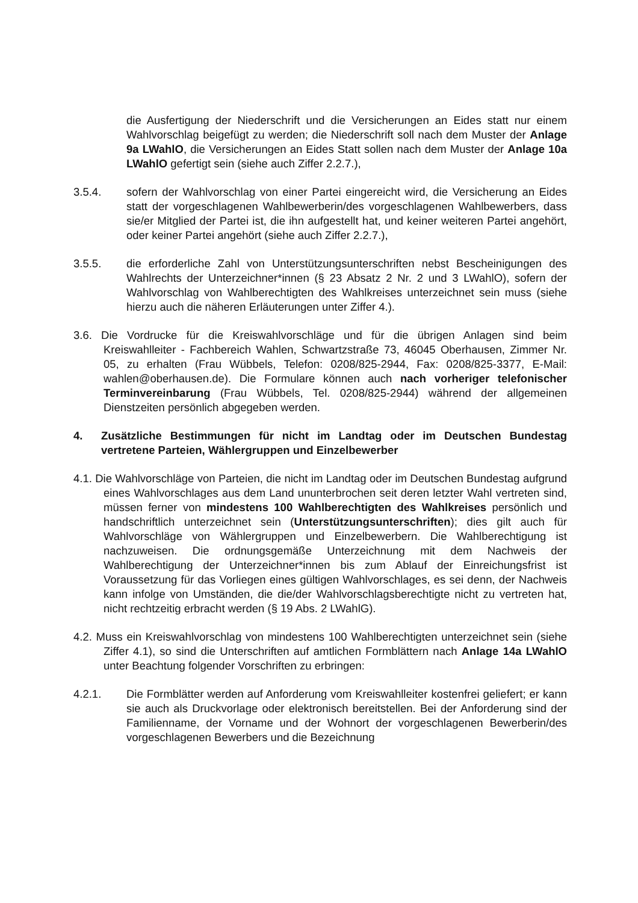die Ausfertigung der Niederschrift und die Versicherungen an Eides statt nur einem Wahlvorschlag beigefügt zu werden; die Niederschrift soll nach dem Muster der Anlage 9a LWahlO, die Versicherungen an Eides Statt sollen nach dem Muster der Anlage 10a LWahlO gefertigt sein (siehe auch Ziffer 2.2.7.),
3.5.4. sofern der Wahlvorschlag von einer Partei eingereicht wird, die Versicherung an Eides statt der vorgeschlagenen Wahlbewerberin/des vorgeschlagenen Wahlbewerbers, dass sie/er Mitglied der Partei ist, die ihn aufgestellt hat, und keiner weiteren Partei angehört, oder keiner Partei angehört (siehe auch Ziffer 2.2.7.),
3.5.5. die erforderliche Zahl von Unterstützungsunterschriften nebst Bescheinigungen des Wahlrechts der Unterzeichner*innen (§ 23 Absatz 2 Nr. 2 und 3 LWahlO), sofern der Wahlvorschlag von Wahlberechtigten des Wahlkreises unterzeichnet sein muss (siehe hierzu auch die näheren Erläuterungen unter Ziffer 4.).
3.6. Die Vordrucke für die Kreiswahlvorschläge und für die übrigen Anlagen sind beim Kreiswahlleiter - Fachbereich Wahlen, Schwartzstraße 73, 46045 Oberhausen, Zimmer Nr. 05, zu erhalten (Frau Wübbels, Telefon: 0208/825-2944, Fax: 0208/825-3377, E-Mail: wahlen@oberhausen.de). Die Formulare können auch nach vorheriger telefonischer Terminvereinbarung (Frau Wübbels, Tel. 0208/825-2944) während der allgemeinen Dienstzeiten persönlich abgegeben werden.
4. Zusätzliche Bestimmungen für nicht im Landtag oder im Deutschen Bundestag vertretene Parteien, Wählergruppen und Einzelbewerber
4.1. Die Wahlvorschläge von Parteien, die nicht im Landtag oder im Deutschen Bundestag aufgrund eines Wahlvorschlages aus dem Land ununterbrochen seit deren letzter Wahl vertreten sind, müssen ferner von mindestens 100 Wahlberechtigten des Wahlkreises persönlich und handschriftlich unterzeichnet sein (Unterstützungsunterschriften); dies gilt auch für Wahlvorschläge von Wählergruppen und Einzelbewerbern. Die Wahlberechtigung ist nachzuweisen. Die ordnungsgemäße Unterzeichnung mit dem Nachweis der Wahlberechtigung der Unterzeichner*innen bis zum Ablauf der Einreichungsfrist ist Voraussetzung für das Vorliegen eines gültigen Wahlvorschlages, es sei denn, der Nachweis kann infolge von Umständen, die die/der Wahlvorschlagsberechtigte nicht zu vertreten hat, nicht rechtzeitig erbracht werden (§ 19 Abs. 2 LWahlG).
4.2. Muss ein Kreiswahlvorschlag von mindestens 100 Wahlberechtigten unterzeichnet sein (siehe Ziffer 4.1), so sind die Unterschriften auf amtlichen Formblättern nach Anlage 14a LWahlO unter Beachtung folgender Vorschriften zu erbringen:
4.2.1. Die Formblätter werden auf Anforderung vom Kreiswahlleiter kostenfrei geliefert; er kann sie auch als Druckvorlage oder elektronisch bereitstellen. Bei der Anforderung sind der Familienname, der Vorname und der Wohnort der vorgeschlagenen Bewerberin/des vorgeschlagenen Bewerbers und die Bezeichnung